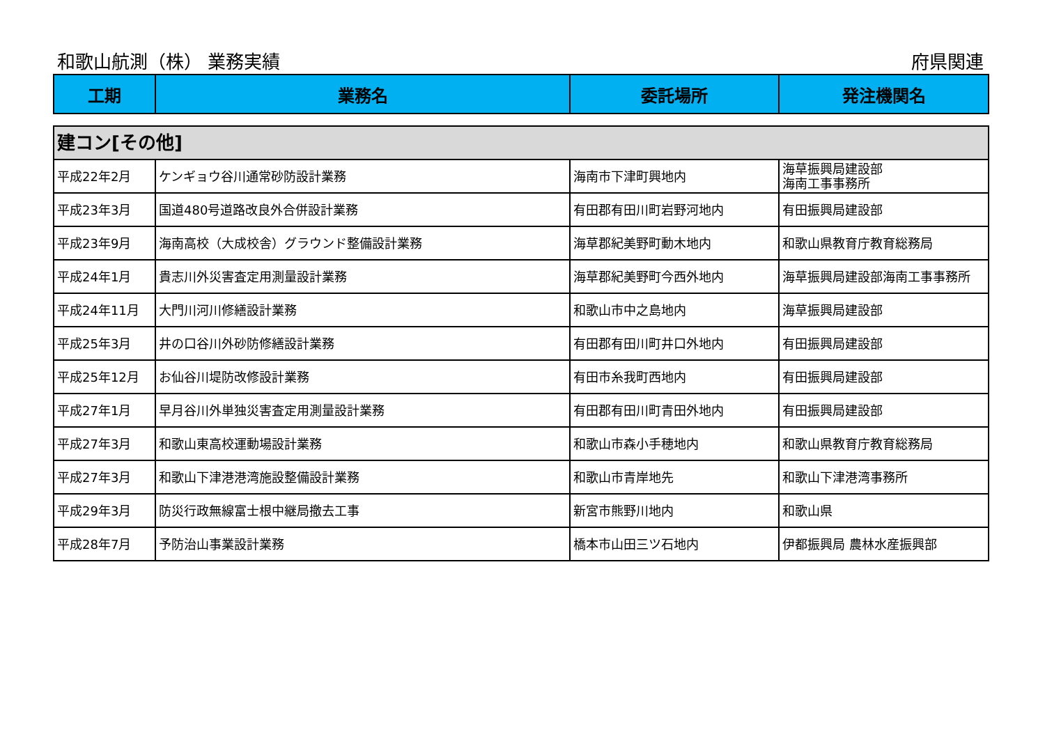和歌山航測（株） 業務実績 府県関連
| 工期 | 業務名 | 委託場所 | 発注機関名 |
| --- | --- | --- | --- |
| 建コン[その他] | | | |
| 平成22年2月 | ケンギョウ谷川通常砂防設計業務 | 海南市下津町興地内 | 海草振興局建設部 海南工事事務所 |
| 平成23年3月 | 国道480号道路改良外合併設計業務 | 有田郡有田川町岩野河地内 | 有田振興局建設部 |
| 平成23年9月 | 海南高校（大成校舎）グラウンド整備設計業務 | 海草郡紀美野町動木地内 | 和歌山県教育庁教育総務局 |
| 平成24年1月 | 貴志川外災害査定用測量設計業務 | 海草郡紀美野町今西外地内 | 海草振興局建設部海南工事事務所 |
| 平成24年11月 | 大門川河川修繕設計業務 | 和歌山市中之島地内 | 海草振興局建設部 |
| 平成25年3月 | 井の口谷川外砂防修繕設計業務 | 有田郡有田川町井口外地内 | 有田振興局建設部 |
| 平成25年12月 | お仙谷川堤防改修設計業務 | 有田市糸我町西地内 | 有田振興局建設部 |
| 平成27年1月 | 早月谷川外単独災害査定用測量設計業務 | 有田郡有田川町青田外地内 | 有田振興局建設部 |
| 平成27年3月 | 和歌山東高校運動場設計業務 | 和歌山市森小手穂地内 | 和歌山県教育庁教育総務局 |
| 平成27年3月 | 和歌山下津港港湾施設整備設計業務 | 和歌山市青岸地先 | 和歌山下津港湾事務所 |
| 平成29年3月 | 防災行政無線富士根中継局撤去工事 | 新宮市熊野川地内 | 和歌山県 |
| 平成28年7月 | 予防治山事業設計業務 | 橋本市山田三ツ石地内 | 伊都振興局 農林水産振興部 |